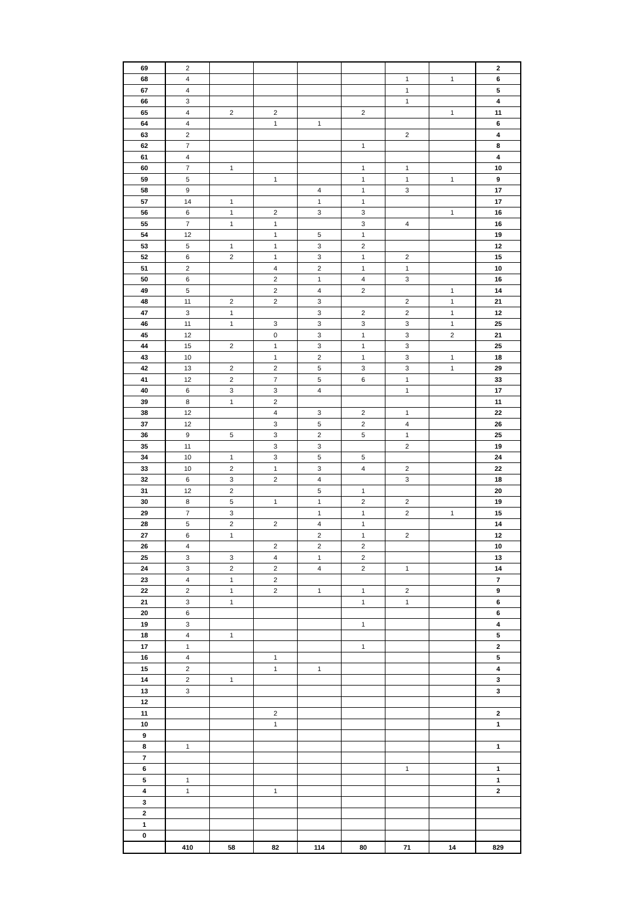| 69 | 2 | | | | | | | 2 |
| 68 | 4 | | | | | 1 | 1 | 6 |
| 67 | 4 | | | | | 1 | | 5 |
| 66 | 3 | | | | | 1 | | 4 |
| 65 | 4 | 2 | 2 | | 2 | | 1 | 11 |
| 64 | 4 | | 1 | 1 | | | | 6 |
| 63 | 2 | | | | | 2 | | 4 |
| 62 | 7 | | | | 1 | | | 8 |
| 61 | 4 | | | | | | | 4 |
| 60 | 7 | 1 | | | 1 | 1 | | 10 |
| 59 | 5 | | 1 | | 1 | 1 | 1 | 9 |
| 58 | 9 | | | 4 | 1 | 3 | | 17 |
| 57 | 14 | 1 | | 1 | 1 | | | 17 |
| 56 | 6 | 1 | 2 | 3 | 3 | | 1 | 16 |
| 55 | 7 | 1 | 1 | | 3 | 4 | | 16 |
| 54 | 12 | | 1 | 5 | 1 | | | 19 |
| 53 | 5 | 1 | 1 | 3 | 2 | | | 12 |
| 52 | 6 | 2 | 1 | 3 | 1 | 2 | | 15 |
| 51 | 2 | | 4 | 2 | 1 | 1 | | 10 |
| 50 | 6 | | 2 | 1 | 4 | 3 | | 16 |
| 49 | 5 | | 2 | 4 | 2 | | 1 | 14 |
| 48 | 11 | 2 | 2 | 3 | | 2 | 1 | 21 |
| 47 | 3 | 1 | | 3 | 2 | 2 | 1 | 12 |
| 46 | 11 | 1 | 3 | 3 | 3 | 3 | 1 | 25 |
| 45 | 12 | | 0 | 3 | 1 | 3 | 2 | 21 |
| 44 | 15 | 2 | 1 | 3 | 1 | 3 | | 25 |
| 43 | 10 | | 1 | 2 | 1 | 3 | 1 | 18 |
| 42 | 13 | 2 | 2 | 5 | 3 | 3 | 1 | 29 |
| 41 | 12 | 2 | 7 | 5 | 6 | 1 | | 33 |
| 40 | 6 | 3 | 3 | 4 | | 1 | | 17 |
| 39 | 8 | 1 | 2 | | | | | 11 |
| 38 | 12 | | 4 | 3 | 2 | 1 | | 22 |
| 37 | 12 | | 3 | 5 | 2 | 4 | | 26 |
| 36 | 9 | 5 | 3 | 2 | 5 | 1 | | 25 |
| 35 | 11 | | 3 | 3 | | 2 | | 19 |
| 34 | 10 | 1 | 3 | 5 | 5 | | | 24 |
| 33 | 10 | 2 | 1 | 3 | 4 | 2 | | 22 |
| 32 | 6 | 3 | 2 | 4 | | 3 | | 18 |
| 31 | 12 | 2 | | 5 | 1 | | | 20 |
| 30 | 8 | 5 | 1 | 1 | 2 | 2 | | 19 |
| 29 | 7 | 3 | | 1 | 1 | 2 | 1 | 15 |
| 28 | 5 | 2 | 2 | 4 | 1 | | | 14 |
| 27 | 6 | 1 | | 2 | 1 | 2 | | 12 |
| 26 | 4 | | 2 | 2 | 2 | | | 10 |
| 25 | 3 | 3 | 4 | 1 | 2 | | | 13 |
| 24 | 3 | 2 | 2 | 4 | 2 | 1 | | 14 |
| 23 | 4 | 1 | 2 | | | | | 7 |
| 22 | 2 | 1 | 2 | 1 | 1 | 2 | | 9 |
| 21 | 3 | 1 | | | 1 | 1 | | 6 |
| 20 | 6 | | | | | | | 6 |
| 19 | 3 | | | | 1 | | | 4 |
| 18 | 4 | 1 | | | | | | 5 |
| 17 | 1 | | | | 1 | | | 2 |
| 16 | 4 | | 1 | | | | | 5 |
| 15 | 2 | | 1 | 1 | | | | 4 |
| 14 | 2 | 1 | | | | | | 3 |
| 13 | 3 | | | | | | | 3 |
| 12 | | | | | | | | |
| 11 | | | 2 | | | | | 2 |
| 10 | | | 1 | | | | | 1 |
| 9 | | | | | | | | |
| 8 | 1 | | | | | | | 1 |
| 7 | | | | | | | | |
| 6 | | | | | | 1 | | 1 |
| 5 | 1 | | | | | | | 1 |
| 4 | 1 | | 1 | | | | | 2 |
| 3 | | | | | | | | |
| 2 | | | | | | | | |
| 1 | | | | | | | | |
| 0 | | | | | | | | |
| | 410 | 58 | 82 | 114 | 80 | 71 | 14 | 829 |